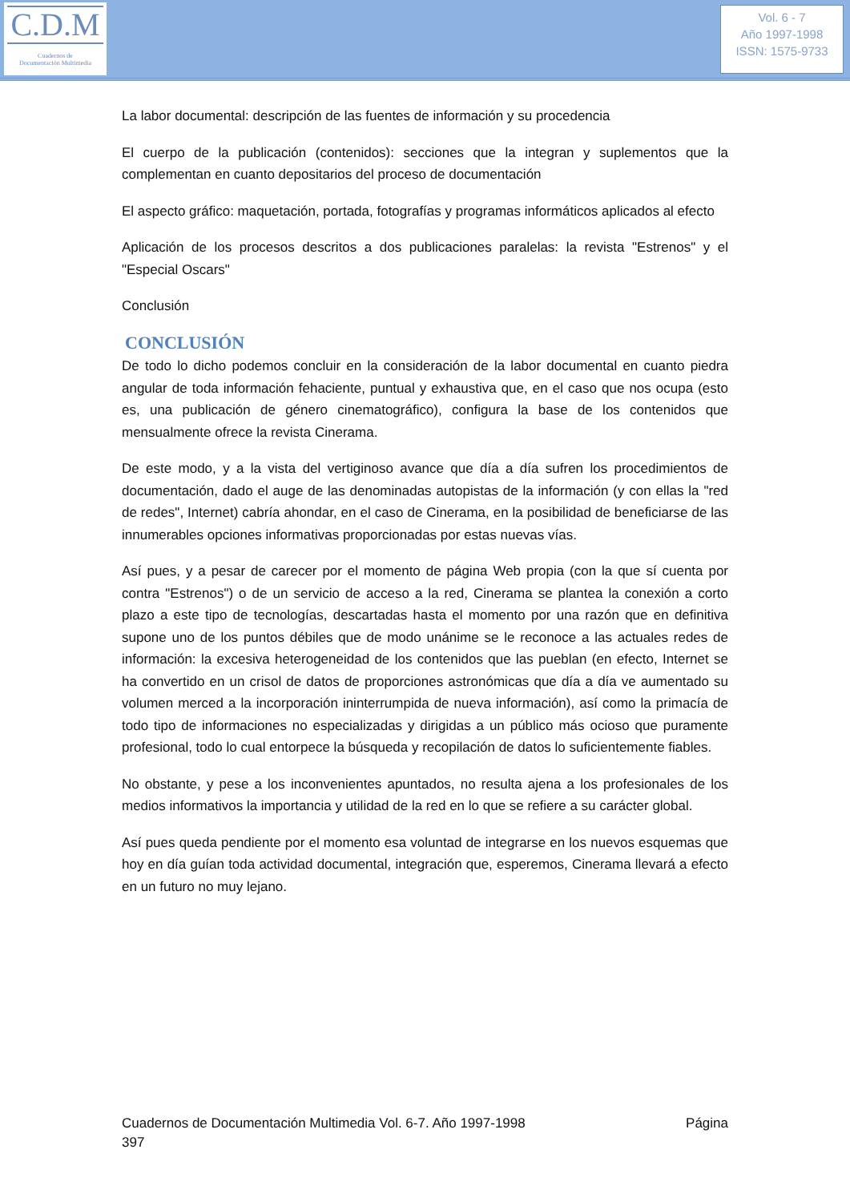C.D.M
Cuadernos de
Documentación Multimedia
Vol. 6 - 7
Año 1997-1998
ISSN: 1575-9733
La labor documental: descripción de las fuentes de información y su procedencia
El cuerpo de la publicación (contenidos): secciones que la integran y suplementos que la complementan en cuanto depositarios del proceso de documentación
El aspecto gráfico: maquetación, portada, fotografías y programas informáticos aplicados al efecto
Aplicación de los procesos descritos a dos publicaciones paralelas: la revista "Estrenos" y el "Especial Oscars"
Conclusión
CONCLUSIÓN
De todo lo dicho podemos concluir en la consideración de la labor documental en cuanto piedra angular de toda información fehaciente, puntual y exhaustiva que, en el caso que nos ocupa (esto es, una publicación de género cinematográfico), configura la base de los contenidos que mensualmente ofrece la revista Cinerama.
De este modo, y a la vista del vertiginoso avance que día a día sufren los procedimientos de documentación, dado el auge de las denominadas autopistas de la información (y con ellas la "red de redes", Internet) cabría ahondar, en el caso de Cinerama, en la posibilidad de beneficiarse de las innumerables opciones informativas proporcionadas por estas nuevas vías.
Así pues, y a pesar de carecer por el momento de página Web propia (con la que sí cuenta por contra "Estrenos") o de un servicio de acceso a la red, Cinerama se plantea la conexión a corto plazo a este tipo de tecnologías, descartadas hasta el momento por una razón que en definitiva supone uno de los puntos débiles que de modo unánime se le reconoce a las actuales redes de información: la excesiva heterogeneidad de los contenidos que las pueblan (en efecto, Internet se ha convertido en un crisol de datos de proporciones astronómicas que día a día ve aumentado su volumen merced a la incorporación ininterrumpida de nueva información), así como la primacía de todo tipo de informaciones no especializadas y dirigidas a un público más ocioso que puramente profesional, todo lo cual entorpece la búsqueda y recopilación de datos lo suficientemente fiables.
No obstante, y pese a los inconvenientes apuntados, no resulta ajena a los profesionales de los medios informativos la importancia y utilidad de la red en lo que se refiere a su carácter global.
Así pues queda pendiente por el momento esa voluntad de integrarse en los nuevos esquemas que hoy en día guían toda actividad documental, integración que, esperemos, Cinerama llevará a efecto en un futuro no muy lejano.
Cuadernos de Documentación Multimedia Vol. 6-7. Año 1997-1998 Página
397